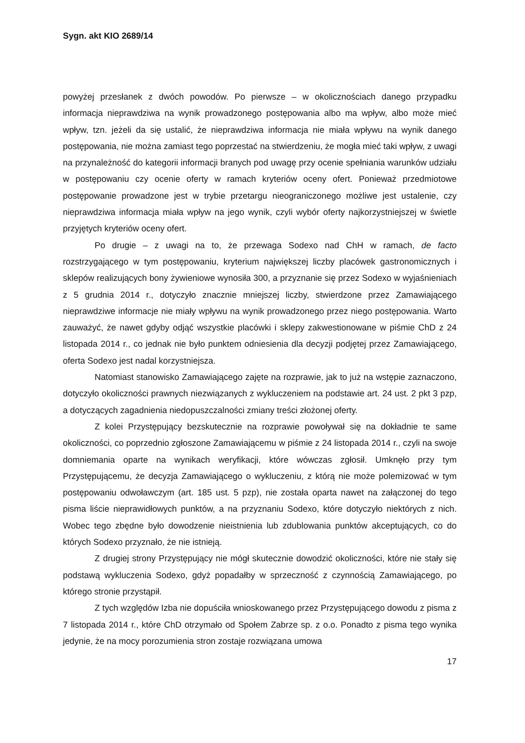Sygn. akt KIO 2689/14
powyżej przesłanek z dwóch powodów. Po pierwsze – w okolicznościach danego przypadku informacja nieprawdziwa na wynik prowadzonego postępowania albo ma wpływ, albo może mieć wpływ, tzn. jeżeli da się ustalić, że nieprawdziwa informacja nie miała wpływu na wynik danego postępowania, nie można zamiast tego poprzestać na stwierdzeniu, że mogła mieć taki wpływ, z uwagi na przynależność do kategorii informacji branych pod uwagę przy ocenie spełniania warunków udziału w postępowaniu czy ocenie oferty w ramach kryteriów oceny ofert. Ponieważ przedmiotowe postępowanie prowadzone jest w trybie przetargu nieograniczonego możliwe jest ustalenie, czy nieprawdziwa informacja miała wpływ na jego wynik, czyli wybór oferty najkorzystniejszej w świetle przyjętych kryteriów oceny ofert.
Po drugie – z uwagi na to, że przewaga Sodexo nad ChH w ramach, de facto rozstrzygającego w tym postępowaniu, kryterium największej liczby placówek gastronomicznych i sklepów realizujących bony żywieniowe wynosiła 300, a przyznanie się przez Sodexo w wyjaśnieniach z 5 grudnia 2014 r., dotyczyło znacznie mniejszej liczby, stwierdzone przez Zamawiającego nieprawdziwe informacje nie miały wpływu na wynik prowadzonego przez niego postępowania. Warto zauważyć, że nawet gdyby odjąć wszystkie placówki i sklepy zakwestionowane w piśmie ChD z 24 listopada 2014 r., co jednak nie było punktem odniesienia dla decyzji podjętej przez Zamawiającego, oferta Sodexo jest nadal korzystniejsza.
Natomiast stanowisko Zamawiającego zajęte na rozprawie, jak to już na wstępie zaznaczono, dotyczyło okoliczności prawnych niezwiązanych z wykluczeniem na podstawie art. 24 ust. 2 pkt 3 pzp, a dotyczących zagadnienia niedopuszczalności zmiany treści złożonej oferty.
Z kolei Przystępujący bezskutecznie na rozprawie powoływał się na dokładnie te same okoliczności, co poprzednio zgłoszone Zamawiającemu w piśmie z 24 listopada 2014 r., czyli na swoje domniemania oparte na wynikach weryfikacji, które wówczas zgłosił. Umknęło przy tym Przystępującemu, że decyzja Zamawiającego o wykluczeniu, z którą nie może polemizować w tym postępowaniu odwoławczym (art. 185 ust. 5 pzp), nie została oparta nawet na załączonej do tego pisma liście nieprawidłowych punktów, a na przyznaniu Sodexo, które dotyczyło niektórych z nich. Wobec tego zbędne było dowodzenie nieistnienia lub zdublowania punktów akceptujących, co do których Sodexo przyznało, że nie istnieją.
Z drugiej strony Przystępujący nie mógł skutecznie dowodzić okoliczności, które nie stały się podstawą wykluczenia Sodexo, gdyż popadałby w sprzeczność z czynnością Zamawiającego, po którego stronie przystąpił.
Z tych względów Izba nie dopuściła wnioskowanego przez Przystępującego dowodu z pisma z 7 listopada 2014 r., które ChD otrzymało od Społem Zabrze sp. z o.o. Ponadto z pisma tego wynika jedynie, że na mocy porozumienia stron zostaje rozwiązana umowa
17